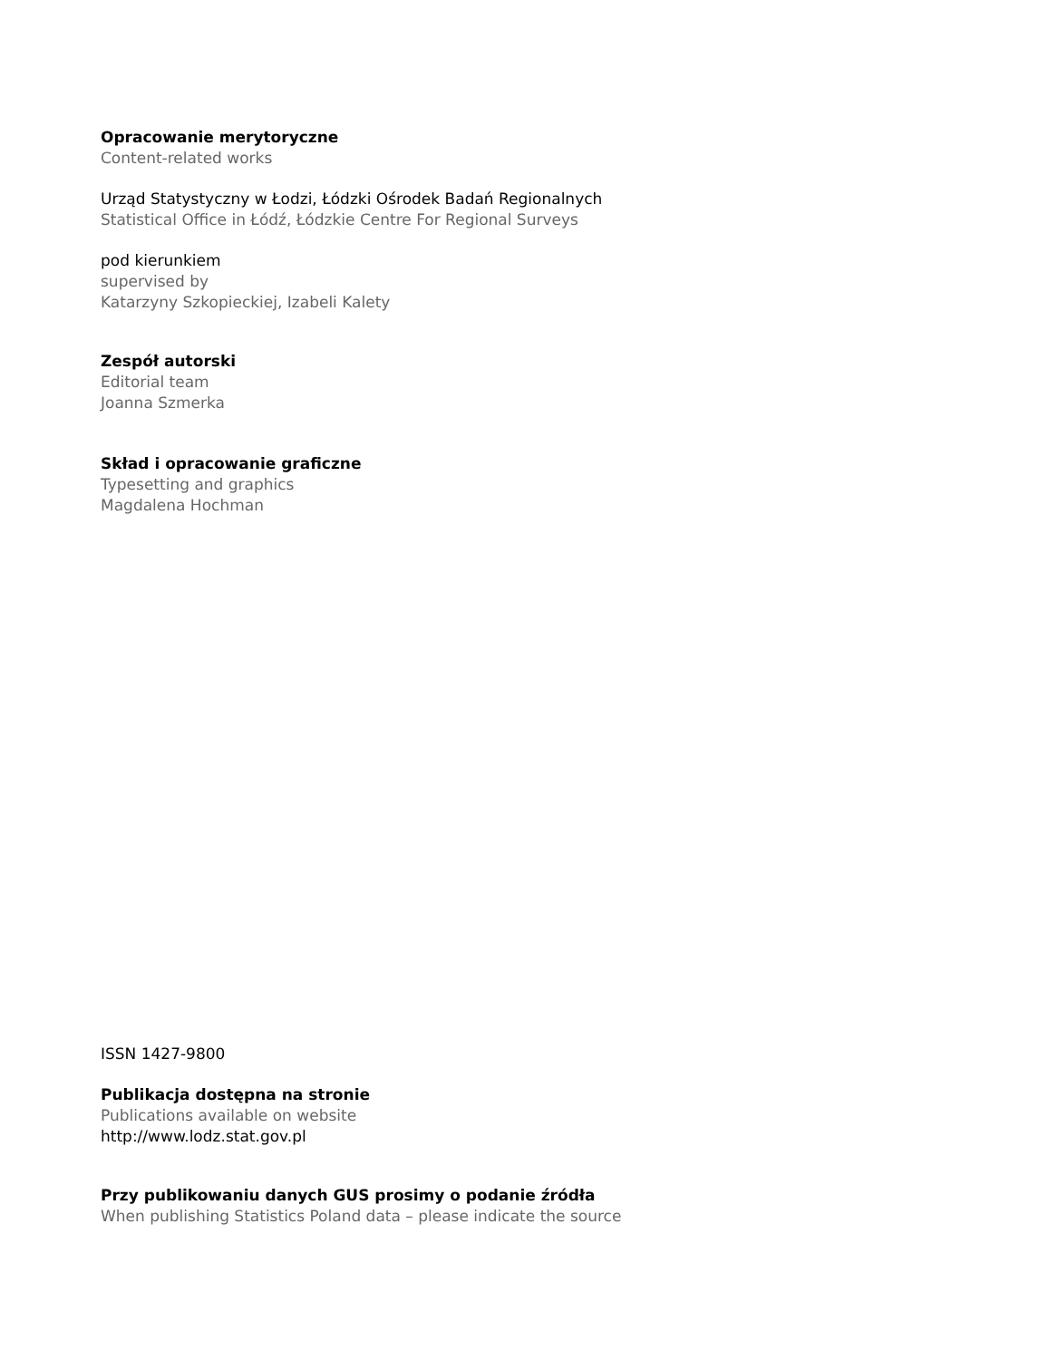Opracowanie merytoryczne
Content-related works
Urząd Statystyczny w Łodzi, Łódzki Ośrodek Badań Regionalnych
Statistical Office in Łódź, Łódzkie Centre For Regional Surveys
pod kierunkiem
supervised by
Katarzyny Szkopieckiej, Izabeli Kalety
Zespół autorski
Editorial team
Joanna Szmerka
Skład i opracowanie graficzne
Typesetting and graphics
Magdalena Hochman
ISSN 1427-9800
Publikacja dostępna na stronie
Publications available on website
http://www.lodz.stat.gov.pl
Przy publikowaniu danych GUS prosimy o podanie źródła
When publishing Statistics Poland data – please indicate the source